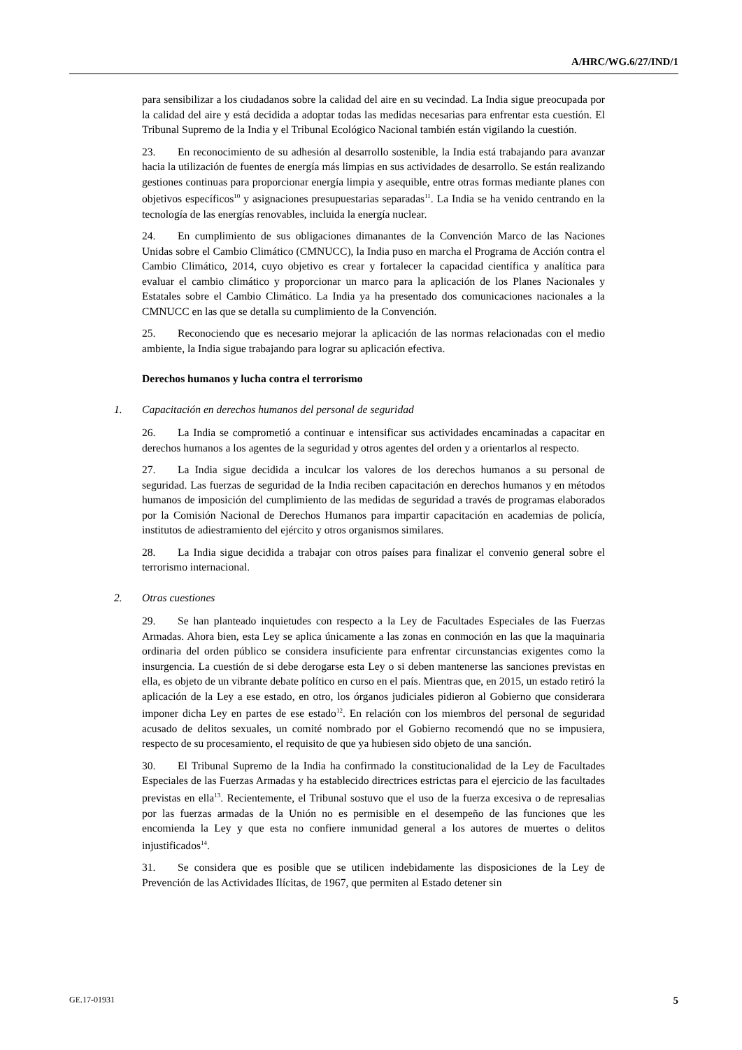A/HRC/WG.6/27/IND/1
para sensibilizar a los ciudadanos sobre la calidad del aire en su vecindad. La India sigue preocupada por la calidad del aire y está decidida a adoptar todas las medidas necesarias para enfrentar esta cuestión. El Tribunal Supremo de la India y el Tribunal Ecológico Nacional también están vigilando la cuestión.
23. En reconocimiento de su adhesión al desarrollo sostenible, la India está trabajando para avanzar hacia la utilización de fuentes de energía más limpias en sus actividades de desarrollo. Se están realizando gestiones continuas para proporcionar energía limpia y asequible, entre otras formas mediante planes con objetivos específicos<sup>10</sup> y asignaciones presupuestarias separadas<sup>11</sup>. La India se ha venido centrando en la tecnología de las energías renovables, incluida la energía nuclear.
24. En cumplimiento de sus obligaciones dimanantes de la Convención Marco de las Naciones Unidas sobre el Cambio Climático (CMNUCC), la India puso en marcha el Programa de Acción contra el Cambio Climático, 2014, cuyo objetivo es crear y fortalecer la capacidad científica y analítica para evaluar el cambio climático y proporcionar un marco para la aplicación de los Planes Nacionales y Estatales sobre el Cambio Climático. La India ya ha presentado dos comunicaciones nacionales a la CMNUCC en las que se detalla su cumplimiento de la Convención.
25. Reconociendo que es necesario mejorar la aplicación de las normas relacionadas con el medio ambiente, la India sigue trabajando para lograr su aplicación efectiva.
Derechos humanos y lucha contra el terrorismo
1. Capacitación en derechos humanos del personal de seguridad
26. La India se comprometió a continuar e intensificar sus actividades encaminadas a capacitar en derechos humanos a los agentes de la seguridad y otros agentes del orden y a orientarlos al respecto.
27. La India sigue decidida a inculcar los valores de los derechos humanos a su personal de seguridad. Las fuerzas de seguridad de la India reciben capacitación en derechos humanos y en métodos humanos de imposición del cumplimiento de las medidas de seguridad a través de programas elaborados por la Comisión Nacional de Derechos Humanos para impartir capacitación en academias de policía, institutos de adiestramiento del ejército y otros organismos similares.
28. La India sigue decidida a trabajar con otros países para finalizar el convenio general sobre el terrorismo internacional.
2. Otras cuestiones
29. Se han planteado inquietudes con respecto a la Ley de Facultades Especiales de las Fuerzas Armadas. Ahora bien, esta Ley se aplica únicamente a las zonas en conmoción en las que la maquinaria ordinaria del orden público se considera insuficiente para enfrentar circunstancias exigentes como la insurgencia. La cuestión de si debe derogarse esta Ley o si deben mantenerse las sanciones previstas en ella, es objeto de un vibrante debate político en curso en el país. Mientras que, en 2015, un estado retiró la aplicación de la Ley a ese estado, en otro, los órganos judiciales pidieron al Gobierno que considerara imponer dicha Ley en partes de ese estado<sup>12</sup>. En relación con los miembros del personal de seguridad acusado de delitos sexuales, un comité nombrado por el Gobierno recomendó que no se impusiera, respecto de su procesamiento, el requisito de que ya hubiesen sido objeto de una sanción.
30. El Tribunal Supremo de la India ha confirmado la constitucionalidad de la Ley de Facultades Especiales de las Fuerzas Armadas y ha establecido directrices estrictas para el ejercicio de las facultades previstas en ella<sup>13</sup>. Recientemente, el Tribunal sostuvo que el uso de la fuerza excesiva o de represalias por las fuerzas armadas de la Unión no es permisible en el desempeño de las funciones que les encomienda la Ley y que esta no confiere inmunidad general a los autores de muertes o delitos injustificados<sup>14</sup>.
31. Se considera que es posible que se utilicen indebidamente las disposiciones de la Ley de Prevención de las Actividades Ilícitas, de 1967, que permiten al Estado detener sin
GE.17-01931 5